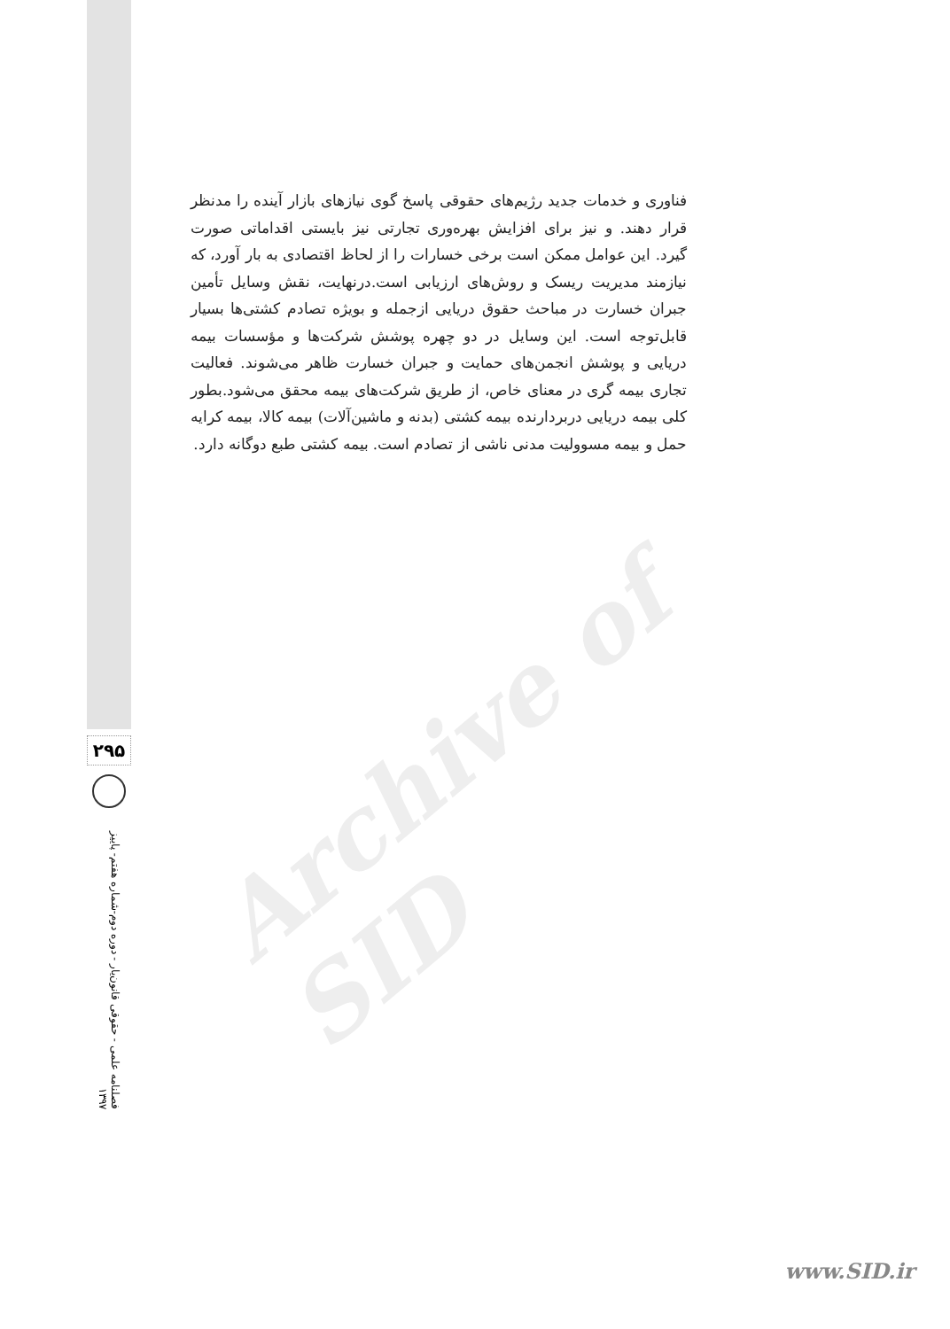Archive of SID
فناوری و خدمات جدید رژیم‌های حقوقی پاسخ گوی نیازهای بازار آینده را مدنظر قرار دهند. و نیز برای افزایش بهره‌وری تجارتی نیز بایستی اقداماتی صورت گیرد. این عوامل ممکن است برخی خسارات را از لحاظ اقتصادی به بار آورد، که نیازمند مدیریت ریسک و روش‌های ارزیابی است.درنهایت، نقش وسایل تأمین جبران خسارت در مباحث حقوق دریایی ازجمله و بویژه تصادم کشتی‌ها بسیار قابل‌توجه است. این وسایل در دو چهره پوشش شرکت‌ها و مؤسسات بیمه دریایی و پوشش انجمن‌های حمایت و جبران خسارت ظاهر می‌شوند. فعالیت تجاری بیمه گری در معنای خاص، از طریق شرکت‌های بیمه محقق می‌شود.بطور کلی بیمه دریایی دربردارنده بیمه کشتی (بدنه و ماشین‌آلات) بیمه کالا، بیمه کرایه حمل و بیمه مسوولیت مدنی ناشی از تصادم است. بیمه کشتی طبع دوگانه دارد.
۲۹۵
فصلنامه علمی - حقوقی قانون‌یار - دوره دوم-شماره هفتم- پاییز ۱۳۹۷
www.SID.ir